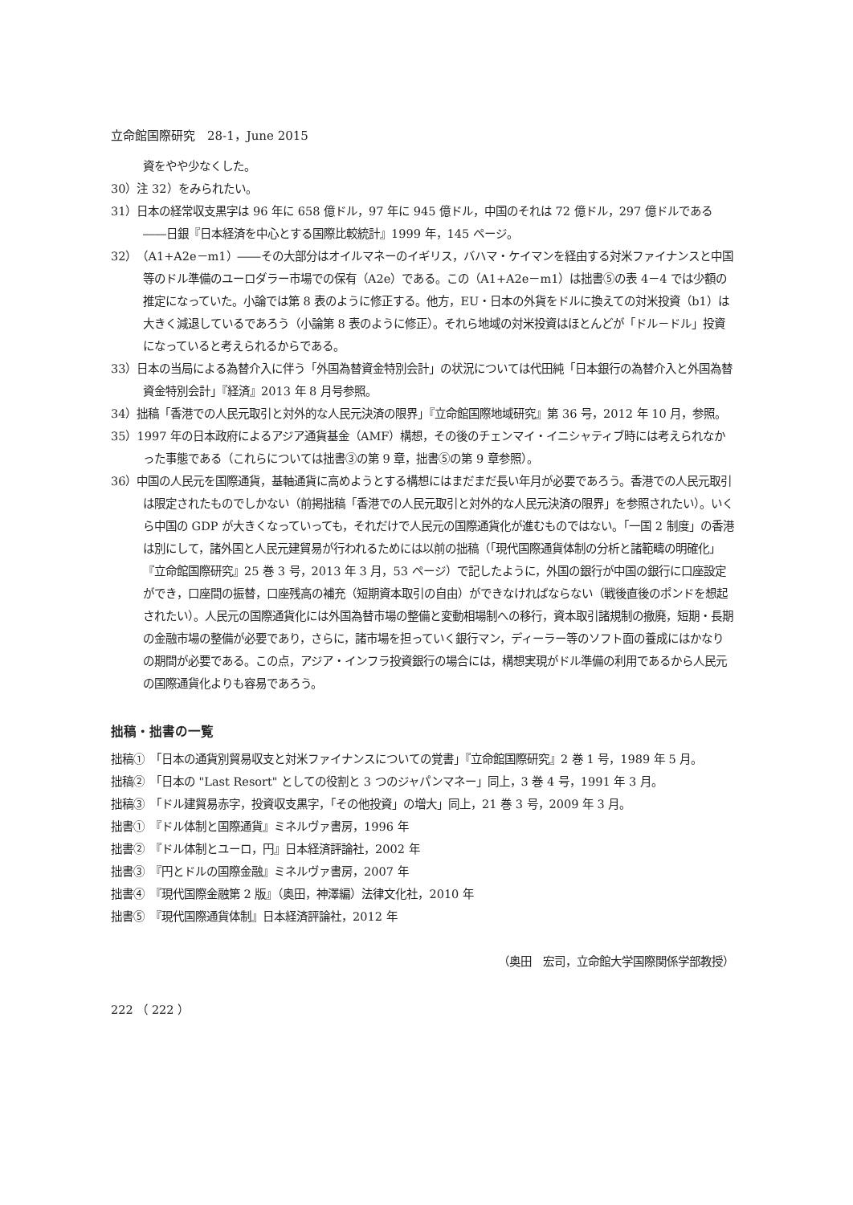立命館国際研究　28-1，June 2015
資をやや少なくした。
30）注 32）をみられたい。
31）日本の経常収支黒字は 96 年に 658 億ドル，97 年に 945 億ドル，中国のそれは 72 億ドル，297 億ドルである――日銀『日本経済を中心とする国際比較統計』1999 年，145 ページ。
32）（A1+A2e－m1）――その大部分はオイルマネーのイギリス，バハマ・ケイマンを経由する対米ファイナンスと中国等のドル準備のユーロダラー市場での保有（A2e）である。この（A1+A2e－m1）は拙書⑤の表 4－4 では少額の推定になっていた。小論では第 8 表のように修正する。他方，EU・日本の外貨をドルに換えての対米投資（b1）は大きく減退しているであろう（小論第 8 表のように修正）。それら地域の対米投資はほとんどが「ドル－ドル」投資になっていると考えられるからである。
33）日本の当局による為替介入に伴う「外国為替資金特別会計」の状況については代田純「日本銀行の為替介入と外国為替資金特別会計」『経済』2013 年 8 月号参照。
34）拙稿「香港での人民元取引と対外的な人民元決済の限界」『立命館国際地域研究』第 36 号，2012 年 10 月，参照。
35）1997 年の日本政府によるアジア通貨基金（AMF）構想，その後のチェンマイ・イニシャティブ時には考えられなかった事態である（これらについては拙書③の第 9 章，拙書⑤の第 9 章参照）。
36）中国の人民元を国際通貨，基軸通貨に高めようとする構想にはまだまだ長い年月が必要であろう。香港での人民元取引は限定されたものでしかない（前掲拙稿「香港での人民元取引と対外的な人民元決済の限界」を参照されたい）。いくら中国の GDP が大きくなっていっても，それだけで人民元の国際通貨化が進むものではない。「一国 2 制度」の香港は別にして，諸外国と人民元建貿易が行われるためには以前の拙稿（「現代国際通貨体制の分析と諸範疇の明確化」『立命館国際研究』25 巻 3 号，2013 年 3 月，53 ページ）で記したように，外国の銀行が中国の銀行に口座設定ができ，口座間の振替，口座残高の補充（短期資本取引の自由）ができなければならない（戦後直後のポンドを想起されたい）。人民元の国際通貨化には外国為替市場の整備と変動相場制への移行，資本取引諸規制の撤廃，短期・長期の金融市場の整備が必要であり，さらに，諸市場を担っていく銀行マン，ディーラー等のソフト面の養成にはかなりの期間が必要である。この点，アジア・インフラ投資銀行の場合には，構想実現がドル準備の利用であるから人民元の国際通貨化よりも容易であろう。
拙稿・拙書の一覧
拙稿①　「日本の通貨別貿易収支と対米ファイナンスについての覚書」『立命館国際研究』2 巻 1 号，1989 年 5 月。
拙稿②　「日本の "Last Resort" としての役割と 3 つのジャパンマネー」同上，3 巻 4 号，1991 年 3 月。
拙稿③　「ドル建貿易赤字，投資収支黒字，「その他投資」の増大」同上，21 巻 3 号，2009 年 3 月。
拙書①　『ドル体制と国際通貨』ミネルヴァ書房，1996 年
拙書②　『ドル体制とユーロ，円』日本経済評論社，2002 年
拙書③　『円とドルの国際金融』ミネルヴァ書房，2007 年
拙書④　『現代国際金融第 2 版』（奥田，神澤編）法律文化社，2010 年
拙書⑤　『現代国際通貨体制』日本経済評論社，2012 年
（奥田　宏司，立命館大学国際関係学部教授）
222 （ 222 ）